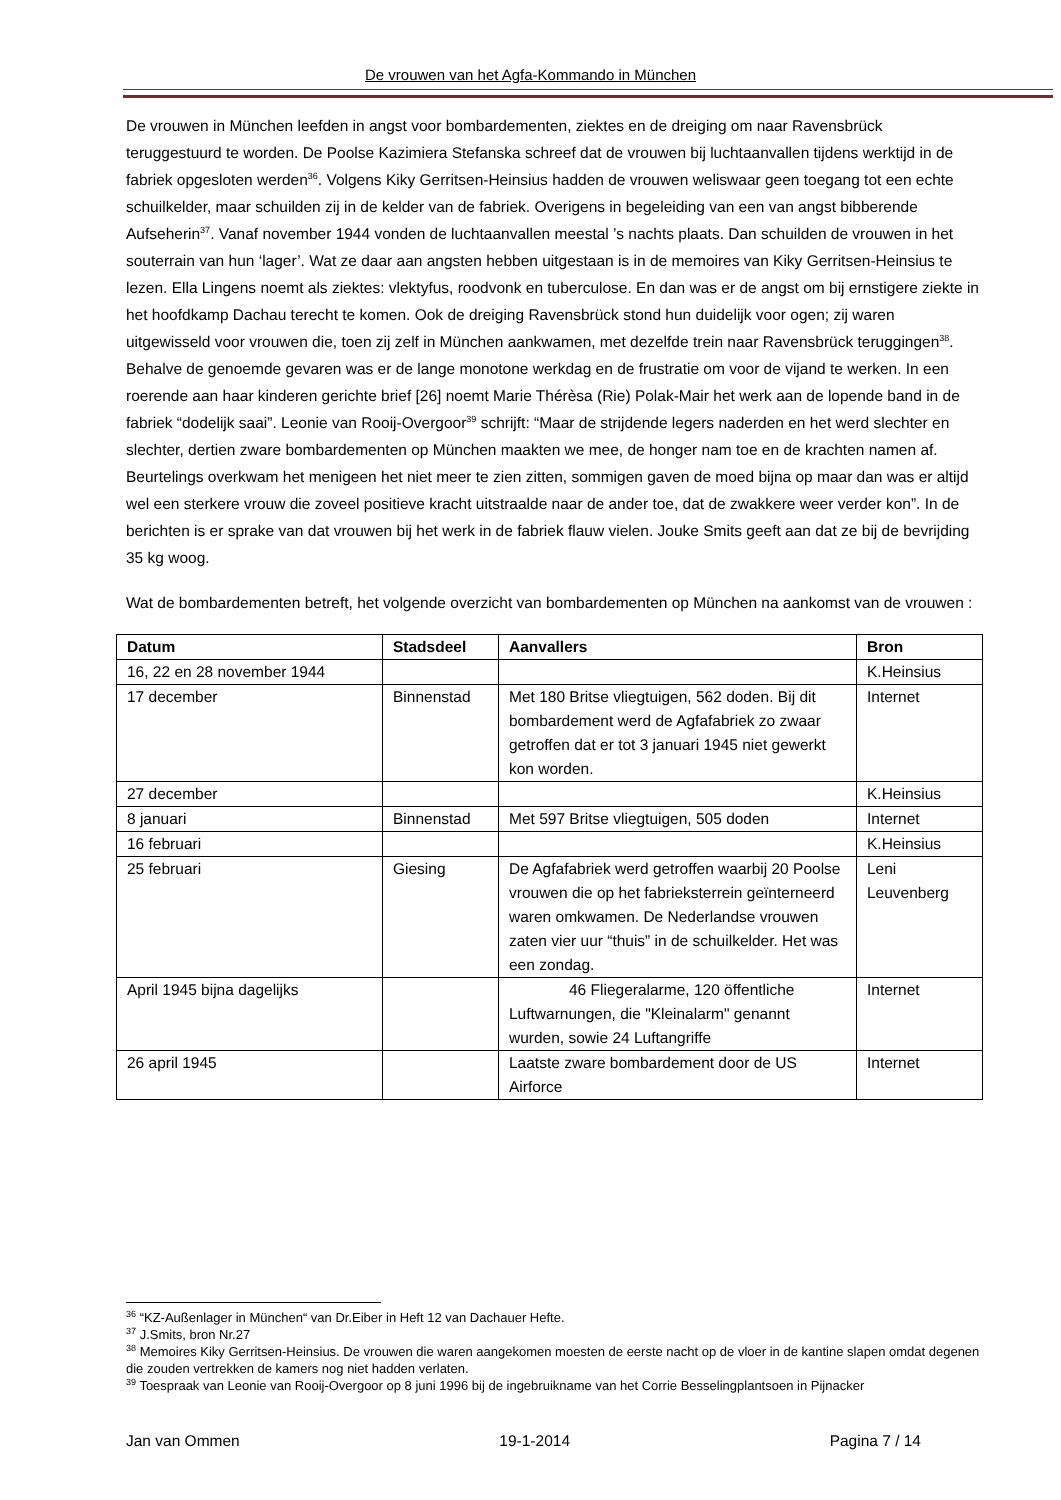De vrouwen van het Agfa-Kommando in München
De vrouwen in München leefden in angst voor bombardementen, ziektes en de dreiging om naar Ravensbrück teruggestuurd te worden. De Poolse Kazimiera Stefanska schreef dat de vrouwen bij luchtaanvallen tijdens werktijd in de fabriek opgesloten werden<sup>36</sup>. Volgens Kiky Gerritsen-Heinsius hadden de vrouwen weliswaar geen toegang tot een echte schuilkelder, maar schuilden zij in de kelder van de fabriek. Overigens in begeleiding van een van angst bibberende Aufseherin<sup>37</sup>. Vanaf november 1944 vonden de luchtaanvallen meestal ’s nachts plaats. Dan schuilden de vrouwen in het souterrain van hun ‘lager’. Wat ze daar aan angsten hebben uitgestaan is in de memoires van Kiky Gerritsen-Heinsius te lezen. Ella Lingens noemt als ziektes: vlektyfus, roodvonk en tuberculose. En dan was er de angst om bij ernstigere ziekte in het hoofdkamp Dachau terecht te komen. Ook de dreiging Ravensbrück stond hun duidelijk voor ogen; zij waren uitgewisseld voor vrouwen die, toen zij zelf in München aankwamen, met dezelfde trein naar Ravensbrück teruggingen<sup>38</sup>. Behalve de genoemde gevaren was er de lange monotone werkdag en de frustratie om voor de vijand te werken. In een roerende aan haar kinderen gerichte brief [26] noemt Marie Thérèsa (Rie) Polak-Mair het werk aan de lopende band in de fabriek “dodelijk saai”. Leonie van Rooij-Overgoor<sup>39</sup> schrijft: “Maar de strijdende legers naderden en het werd slechter en slechter, dertien zware bombardementen op München maakten we mee, de honger nam toe en de krachten namen af. Beurtelings overkwam het menigeen het niet meer te zien zitten, sommigen gaven de moed bijna op maar dan was er altijd wel een sterkere vrouw die zoveel positieve kracht uitstraalde naar de ander toe, dat de zwakkere weer verder kon”. In de berichten is er sprake van dat vrouwen bij het werk in de fabriek flauw vielen. Jouke Smits geeft aan dat ze bij de bevrijding 35 kg woog.
Wat de bombardementen betreft, het volgende overzicht van bombardementen op München na aankomst van de vrouwen :
| Datum | Stadsdeel | Aanvallers | Bron |
| --- | --- | --- | --- |
| 16, 22 en 28 november 1944 | | | K.Heinsius |
| 17 december | Binnenstad | Met 180 Britse vliegtuigen, 562 doden. Bij dit bombardement werd de Agfafabriek zo zwaar getroffen dat er tot 3 januari 1945 niet gewerkt kon worden. | Internet |
| 27 december | | | K.Heinsius |
| 8 januari | Binnenstad | Met 597 Britse vliegtuigen, 505 doden | Internet |
| 16 februari | | | K.Heinsius |
| 25 februari | Giesing | De Agfafabriek werd getroffen waarbij 20 Poolse vrouwen die op het fabrieksterrein geïnterneerd waren omkwamen. De Nederlandse vrouwen zaten vier uur “thuis” in de schuilkelder. Het was een zondag. | Leni Leuvenberg |
| April 1945 bijna dagelijks | | 46 Fliegeralarme, 120 öffentliche Luftwarnungen, die "Kleinalarm" genannt wurden, sowie 24 Luftangriffe | Internet |
| 26 april 1945 | | Laatste zware bombardement door de US Airforce | Internet |
<sup>36</sup> “KZ-Außenlager in München“ van Dr.Eiber in Heft 12 van Dachauer Hefte.
<sup>37</sup> J.Smits, bron Nr.27
<sup>38</sup> Memoires Kiky Gerritsen-Heinsius. De vrouwen die waren aangekomen moesten de eerste nacht op de vloer in de kantine slapen omdat degenen die zouden vertrekken de kamers nog niet hadden verlaten.
<sup>39</sup> Toespraak van Leonie van Rooij-Overgoor op 8 juni 1996 bij de ingebruikname van het Corrie Besselingplantsoen in Pijnacker
Jan van Ommen 19-1-2014 Pagina 7 / 14